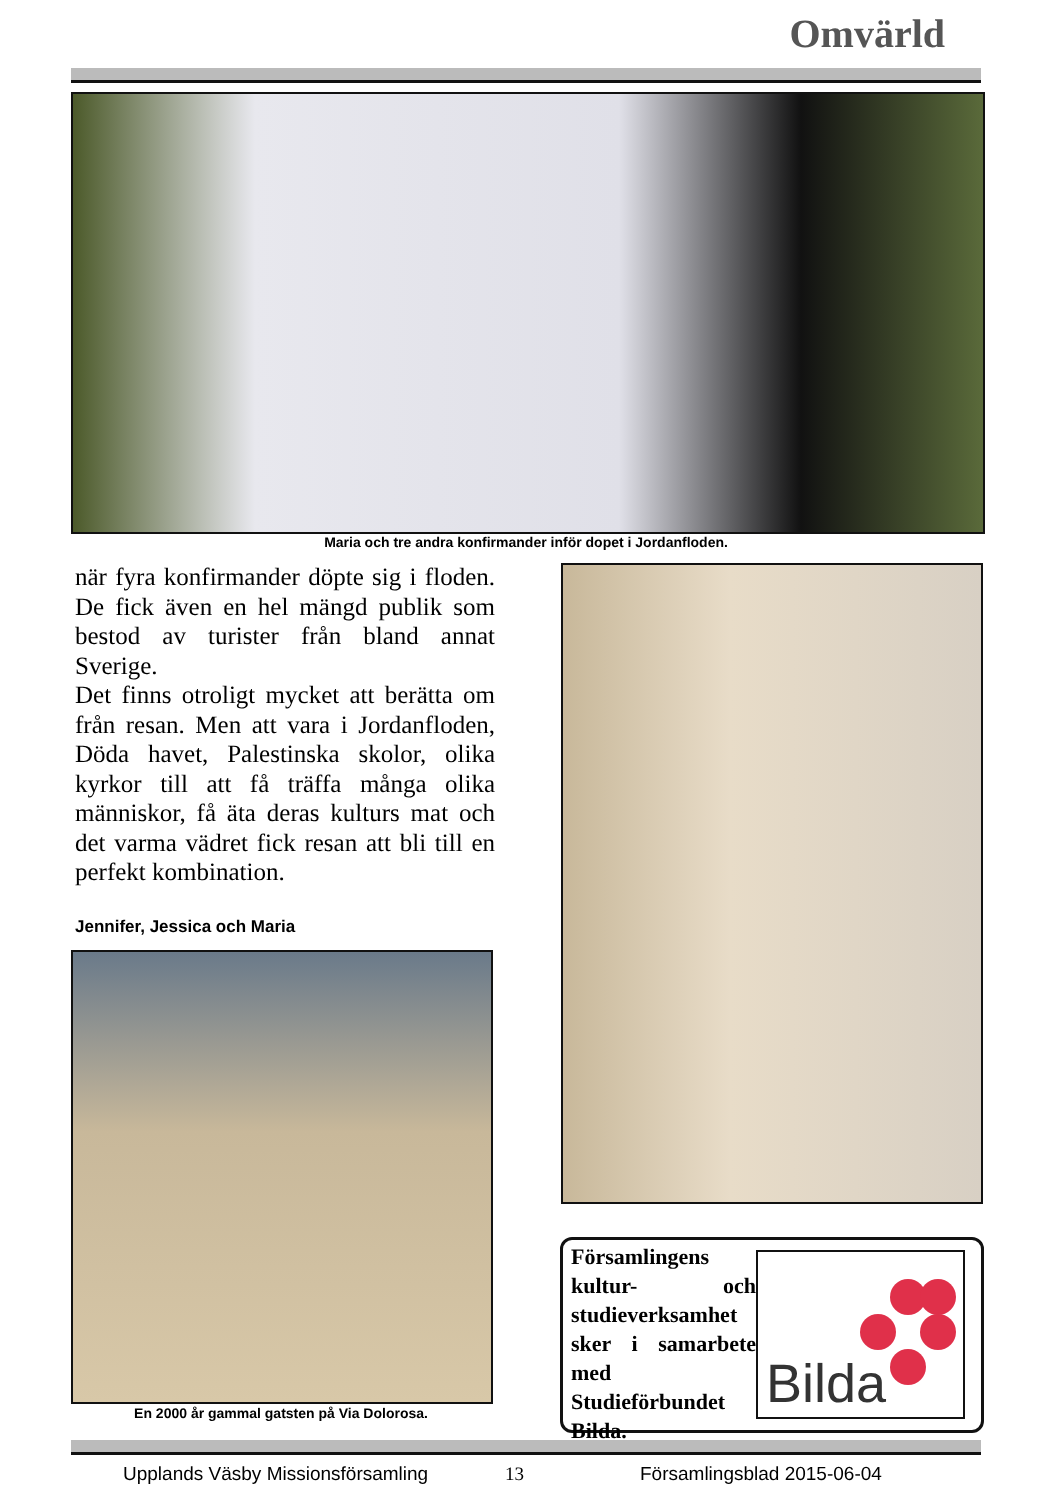Omvärld
Maria och tre andra konfirmander inför dopet i Jordanfloden.
när fyra konfirmander döpte sig i floden. De fick även en hel mängd publik som bestod av turister från bland annat Sverige.
Det finns otroligt mycket att berätta om från resan. Men att vara i Jordanfloden, Döda havet, Palestinska skolor, olika kyrkor till att få träffa många olika människor, få äta deras kulturs mat och det varma vädret fick resan att bli till en perfekt kombination.
Jennifer, Jessica och Maria
En 2000 år gammal gatsten på Via Dolorosa.
Församlingens kultur- och studieverksamhet sker i samarbete med Studieförbundet Bilda.
Bilda
Upplands Väsby Missionsförsamling
13 Församlingsblad 2015-06-04